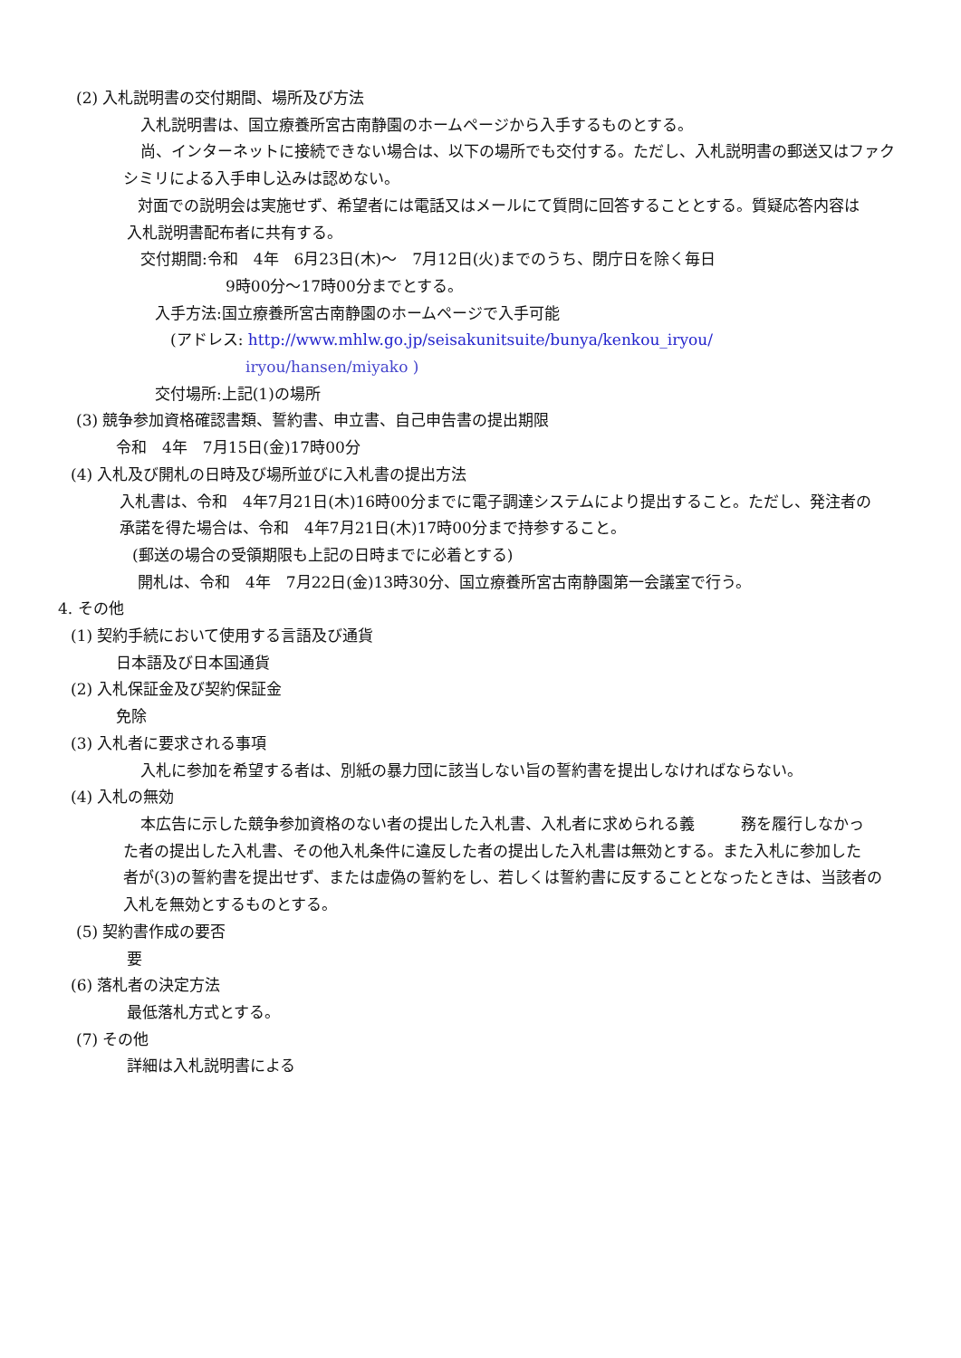(2) 入札説明書の交付期間、場所及び方法
入札説明書は、国立療養所宮古南静園のホームページから入手するものとする。
尚、インターネットに接続できない場合は、以下の場所でも交付する。ただし、入札説明書の郵送又はファク
シミリによる入手申し込みは認めない。
対面での説明会は実施せず、希望者には電話又はメールにて質問に回答することとする。質疑応答内容は
入札説明書配布者に共有する。
交付期間:令和　4年　6月23日(木)～　7月12日(火)までのうち、閉庁日を除く毎日
9時00分～17時00分までとする。
入手方法:国立療養所宮古南静園のホームページで入手可能
(アドレス: http://www.mhlw.go.jp/seisakunitsuite/bunya/kenkou_iryou/
iryou/hansen/miyako )
交付場所:上記(1)の場所
(3) 競争参加資格確認書類、誓約書、申立書、自己申告書の提出期限
令和　4年　7月15日(金)17時00分
(4) 入札及び開札の日時及び場所並びに入札書の提出方法
入札書は、令和　4年7月21日(木)16時00分までに電子調達システムにより提出すること。ただし、発注者の
承諾を得た場合は、令和　4年7月21日(木)17時00分まで持参すること。
(郵送の場合の受領期限も上記の日時までに必着とする)
開札は、令和　4年　7月22日(金)13時30分、国立療養所宮古南静園第一会議室で行う。
4. その他
(1) 契約手続において使用する言語及び通貨
日本語及び日本国通貨
(2) 入札保証金及び契約保証金
免除
(3) 入札者に要求される事項
入札に参加を希望する者は、別紙の暴力団に該当しない旨の誓約書を提出しなければならない。
(4) 入札の無効
本広告に示した競争参加資格のない者の提出した入札書、入札者に求められる義　　　務を履行しなかっ
た者の提出した入札書、その他入札条件に違反した者の提出した入札書は無効とする。また入札に参加した
者が(3)の誓約書を提出せず、または虚偽の誓約をし、若しくは誓約書に反することとなったときは、当該者の
入札を無効とするものとする。
(5) 契約書作成の要否
要
(6) 落札者の決定方法
最低落札方式とする。
(7) その他
詳細は入札説明書による